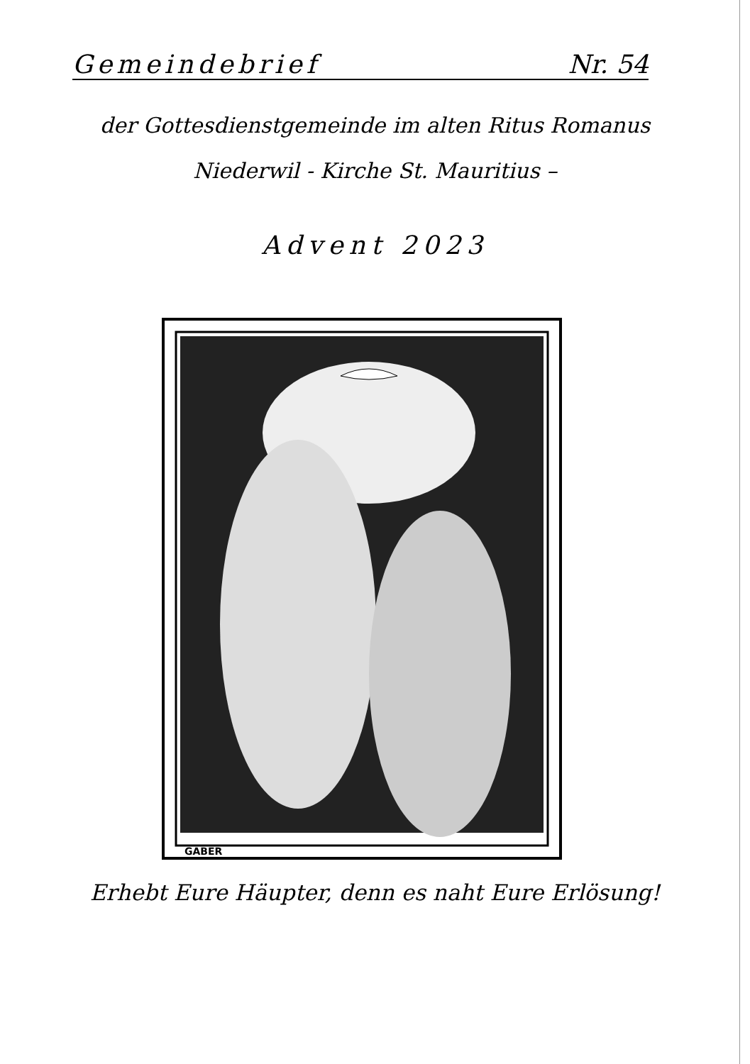Gemeindebrief Nr. 54
der Gottesdienstgemeinde im alten Ritus Romanus
Niederwil - Kirche St. Mauritius –
Advent 2023
GABER
Erhebt Eure Häupter, denn es naht Eure Erlösung!